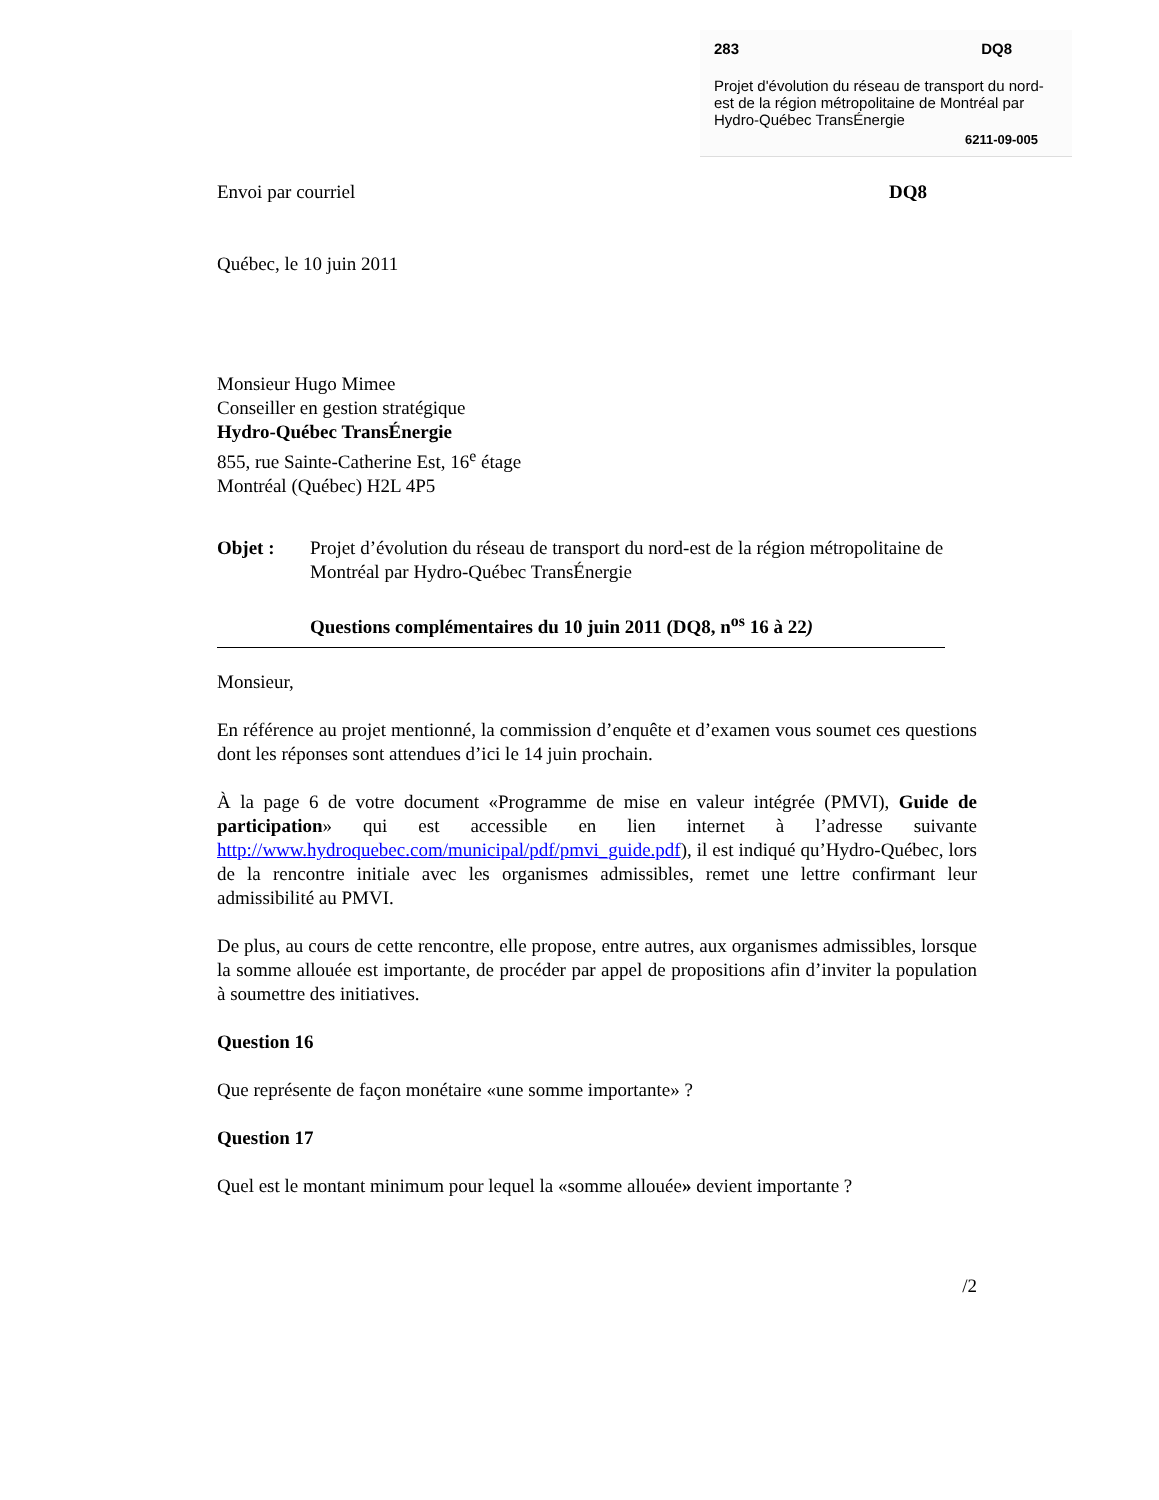283 DQ8
Projet d'évolution du réseau de transport du nord-est de la région métropolitaine de Montréal par Hydro-Québec TransÉnergie
6211-09-005
Envoi par courriel DQ8
Québec, le 10 juin 2011
Monsieur Hugo Mimee
Conseiller en gestion stratégique
Hydro-Québec TransÉnergie
855, rue Sainte-Catherine Est, 16<sup>e</sup> étage
Montréal (Québec) H2L 4P5
Objet : Projet d’évolution du réseau de transport du nord-est de la région métropolitaine de Montréal par Hydro-Québec TransÉnergie
Questions complémentaires du 10 juin 2011 (DQ8, n<sup>os</sup> 16 à 22)
Monsieur,
En référence au projet mentionné, la commission d’enquête et d’examen vous soumet ces questions dont les réponses sont attendues d’ici le 14 juin prochain.
À la page 6 de votre document «Programme de mise en valeur intégrée (PMVI), Guide de participation» qui est accessible en lien internet à l’adresse suivante http://www.hydroquebec.com/municipal/pdf/pmvi_guide.pdf), il est indiqué qu’Hydro-Québec, lors de la rencontre initiale avec les organismes admissibles, remet une lettre confirmant leur admissibilité au PMVI.
De plus, au cours de cette rencontre, elle propose, entre autres, aux organismes admissibles, lorsque la somme allouée est importante, de procéder par appel de propositions afin d’inviter la population à soumettre des initiatives.
Question 16
Que représente de façon monétaire «une somme importante» ?
Question 17
Quel est le montant minimum pour lequel la «somme allouée» devient importante ?
/2